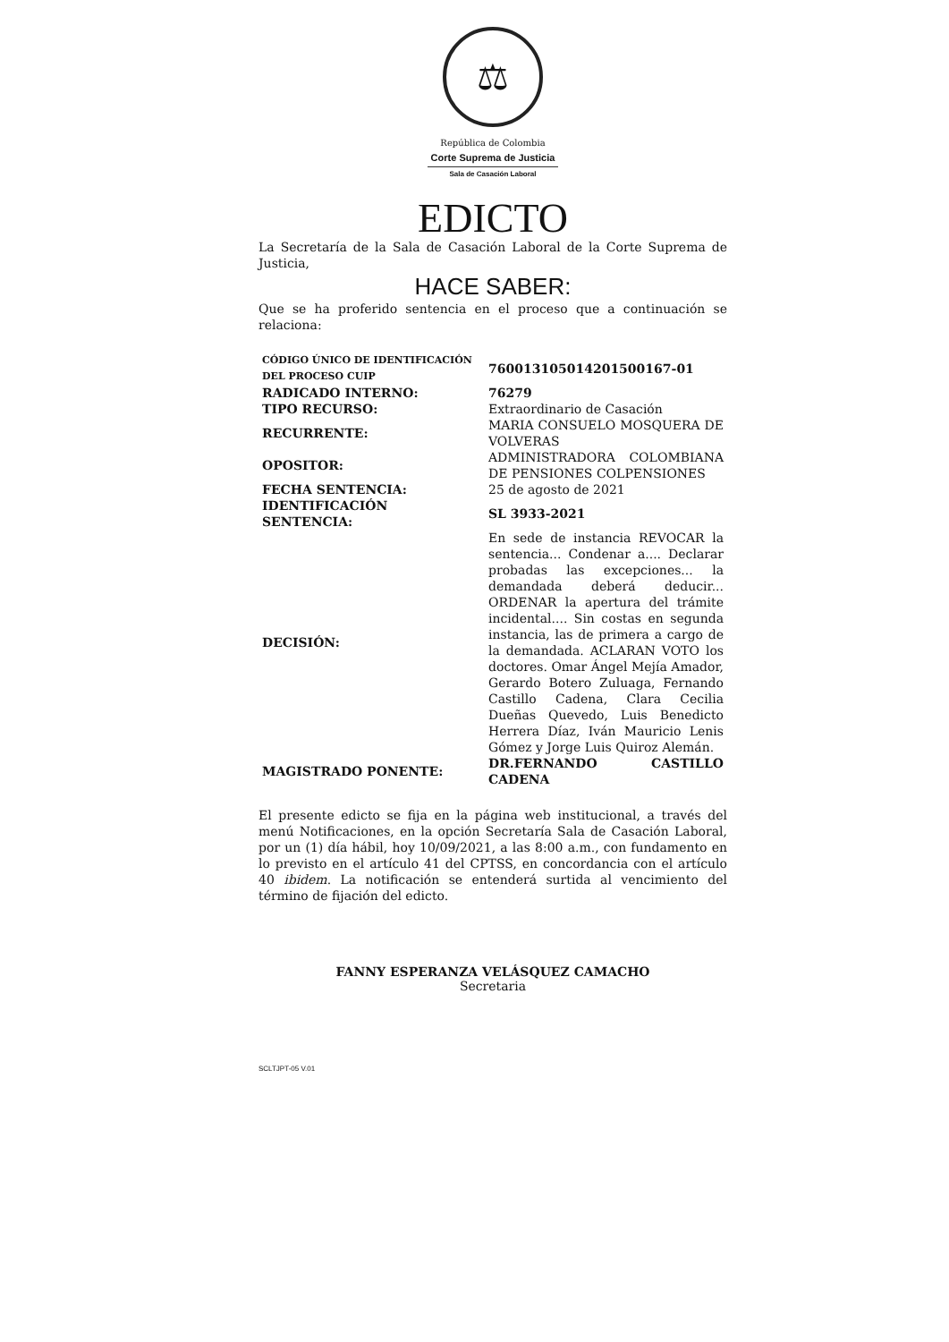⚖
República de Colombia
Corte Suprema de Justicia
Sala de Casación Laboral
EDICTO
La Secretaría de la Sala de Casación Laboral de la Corte Suprema de Justicia,
HACE SABER:
Que se ha proferido sentencia en el proceso que a continuación se relaciona:
| CÓDIGO ÚNICO DE IDENTIFICACIÓN DEL PROCESO CUIP | 76001310501420150016​7-01 |
| RADICADO INTERNO: | 76279 |
| TIPO RECURSO: | Extraordinario de Casación |
| RECURRENTE: | MARIA CONSUELO MOSQUERA DE VOLVERAS |
| OPOSITOR: | ADMINISTRADORA COLOMBIANA DE PENSIONES COLPENSIONES |
| FECHA SENTENCIA: | 25 de agosto de 2021 |
| IDENTIFICACIÓN SENTENCIA: | SL 3933-2021 |
| DECISIÓN: | En sede de instancia REVOCAR la sentencia... Condenar a.... Declarar probadas las excepciones... la demandada deberá deducir... ORDENAR la apertura del trámite incidental.... Sin costas en segunda instancia, las de primera a cargo de la demandada. ACLARAN VOTO los doctores. Omar Ángel Mejía Amador, Gerardo Botero Zuluaga, Fernando Castillo Cadena, Clara Cecilia Dueñas Quevedo, Luis Benedicto Herrera Díaz, Iván Mauricio Lenis Gómez y Jorge Luis Quiroz Alemán. |
| MAGISTRADO PONENTE: | DR.FERNANDO CASTILLO CADENA |
El presente edicto se fija en la página web institucional, a través del menú Notificaciones, en la opción Secretaría Sala de Casación Laboral, por un (1) día hábil, hoy 10/09/2021, a las 8:00 a.m., con fundamento en lo previsto en el artículo 41 del CPTSS, en concordancia con el artículo 40 ibidem. La notificación se entenderá surtida al vencimiento del término de fijación del edicto.
FANNY ESPERANZA VELÁSQUEZ CAMACHO
Secretaria
SCLTJPT-05 V.01